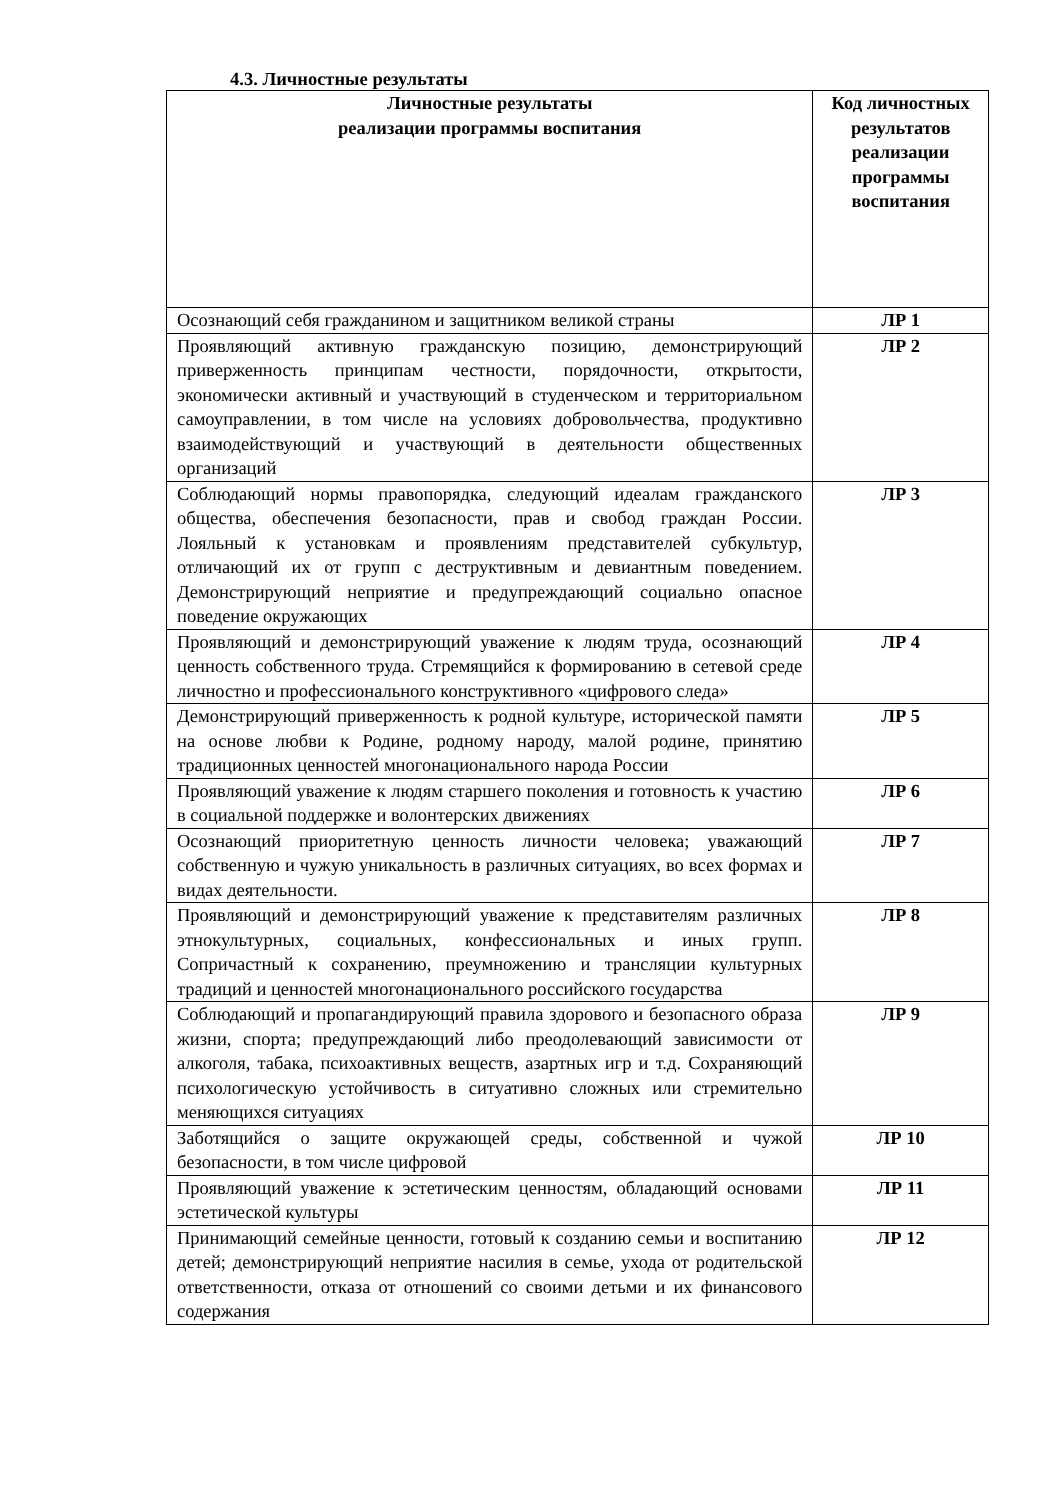4.3. Личностные результаты
| Личностные результаты реализации программы воспитания | Код личностных результатов реализации программы воспитания |
| --- | --- |
| Осознающий себя гражданином и защитником великой страны | ЛР 1 |
| Проявляющий активную гражданскую позицию, демонстрирующий приверженность принципам честности, порядочности, открытости, экономически активный и участвующий в студенческом и территориальном самоуправлении, в том числе на условиях добровольчества, продуктивно взаимодействующий и участвующий в деятельности общественных организаций | ЛР 2 |
| Соблюдающий нормы правопорядка, следующий идеалам гражданского общества, обеспечения безопасности, прав и свобод граждан России. Лояльный к установкам и проявлениям представителей субкультур, отличающий их от групп с деструктивным и девиантным поведением. Демонстрирующий неприятие и предупреждающий социально опасное поведение окружающих | ЛР 3 |
| Проявляющий и демонстрирующий уважение к людям труда, осознающий ценность собственного труда. Стремящийся к формированию в сетевой среде личностно и профессионального конструктивного «цифрового следа» | ЛР 4 |
| Демонстрирующий приверженность к родной культуре, исторической памяти на основе любви к Родине, родному народу, малой родине, принятию традиционных ценностей многонационального народа России | ЛР 5 |
| Проявляющий уважение к людям старшего поколения и готовность к участию в социальной поддержке и волонтерских движениях | ЛР 6 |
| Осознающий приоритетную ценность личности человека; уважающий собственную и чужую уникальность в различных ситуациях, во всех формах и видах деятельности. | ЛР 7 |
| Проявляющий и демонстрирующий уважение к представителям различных этнокультурных, социальных, конфессиональных и иных групп. Сопричастный к сохранению, преумножению и трансляции культурных традиций и ценностей многонационального российского государства | ЛР 8 |
| Соблюдающий и пропагандирующий правила здорового и безопасного образа жизни, спорта; предупреждающий либо преодолевающий зависимости от алкоголя, табака, психоактивных веществ, азартных игр и т.д. Сохраняющий психологическую устойчивость в ситуативно сложных или стремительно меняющихся ситуациях | ЛР 9 |
| Заботящийся о защите окружающей среды, собственной и чужой безопасности, в том числе цифровой | ЛР 10 |
| Проявляющий уважение к эстетическим ценностям, обладающий основами эстетической культуры | ЛР 11 |
| Принимающий семейные ценности, готовый к созданию семьи и воспитанию детей; демонстрирующий неприятие насилия в семье, ухода от родительской ответственности, отказа от отношений со своими детьми и их финансового содержания | ЛР 12 |